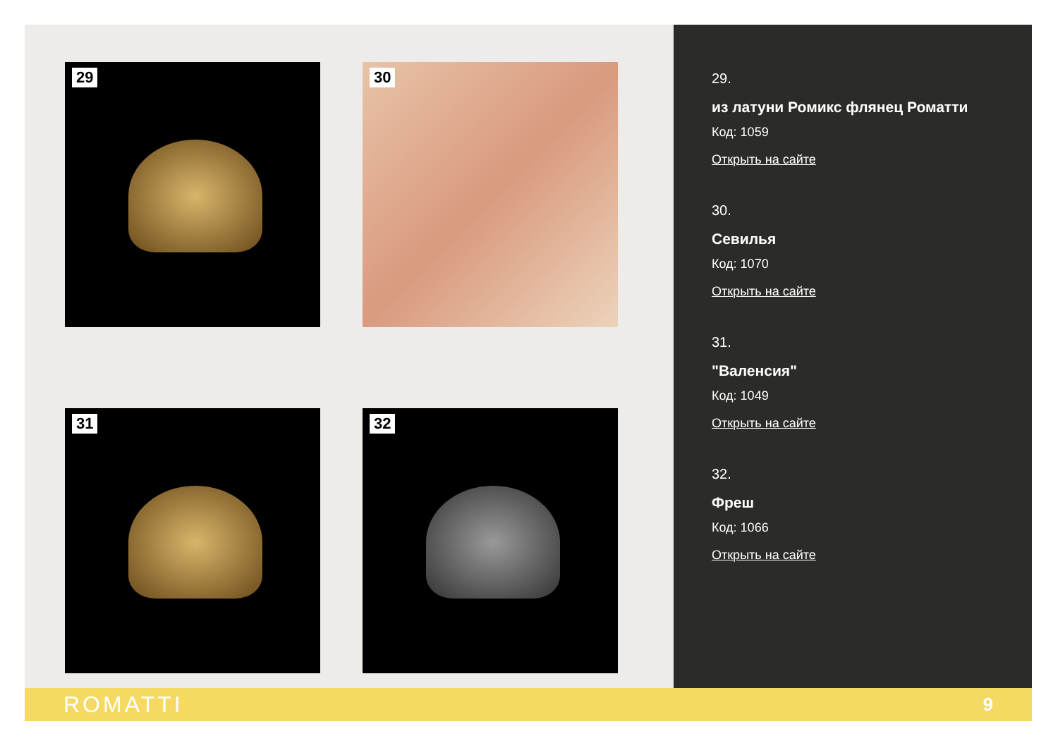29
30
31
32
29.
из латуни Ромикс флянец Роматти
Код: 1059
Открыть на сайте
30.
Севилья
Код: 1070
Открыть на сайте
31.
"Валенсия"
Код: 1049
Открыть на сайте
32.
Фреш
Код: 1066
Открыть на сайте
ROMATTI 9